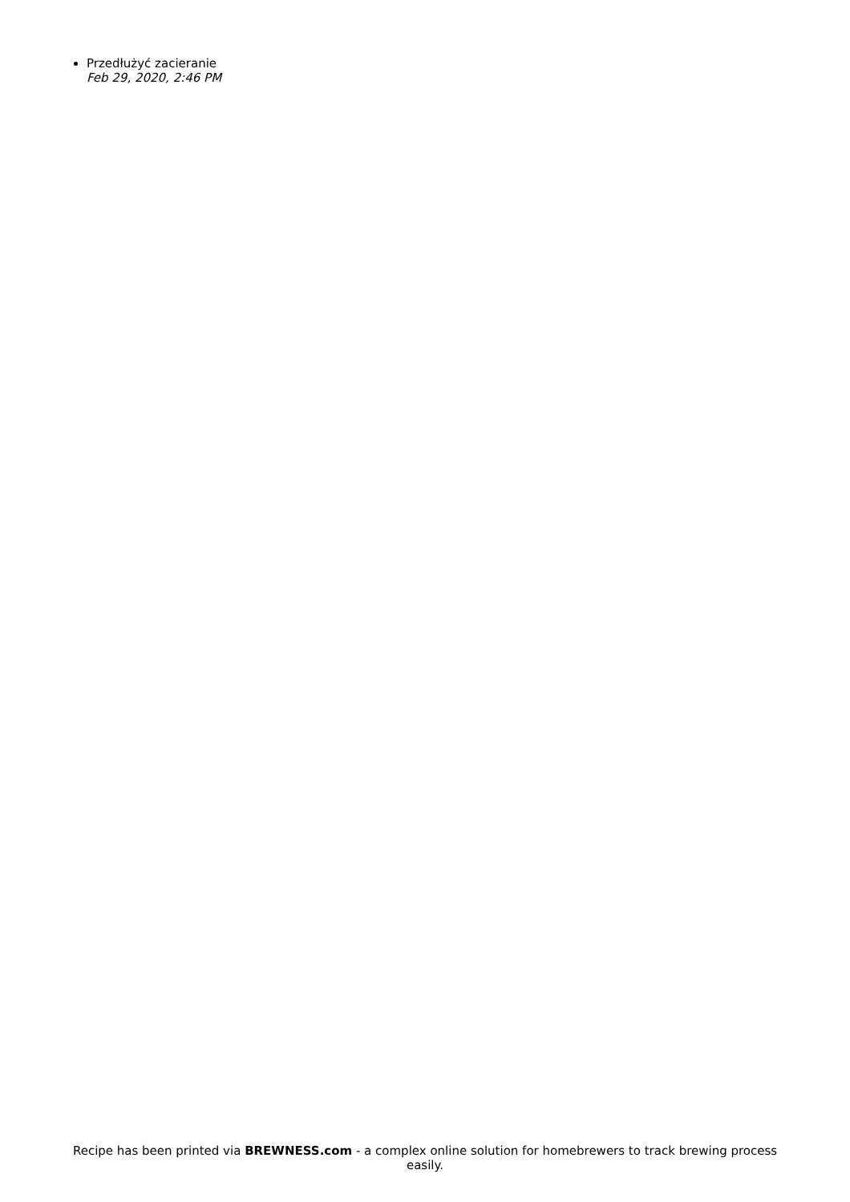Przedłużyć zacieranie
Feb 29, 2020, 2:46 PM
Recipe has been printed via BREWNESS.com - a complex online solution for homebrewers to track brewing process easily.